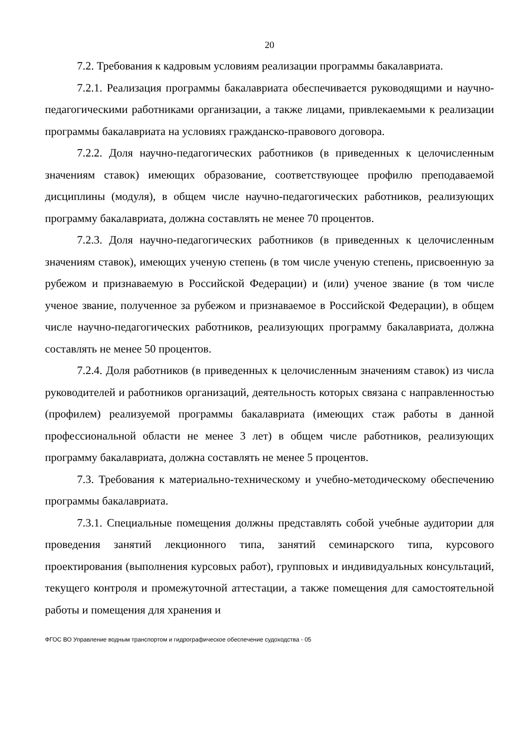20
7.2. Требования к кадровым условиям реализации программы бакалавриата.
7.2.1. Реализация программы бакалавриата обеспечивается руководящими и научно-педагогическими работниками организации, а также лицами, привлекаемыми к реализации программы бакалавриата на условиях гражданско-правового договора.
7.2.2. Доля научно-педагогических работников (в приведенных к целочисленным значениям ставок) имеющих образование, соответствующее профилю преподаваемой дисциплины (модуля), в общем числе научно-педагогических работников, реализующих программу бакалавриата, должна составлять не менее 70 процентов.
7.2.3. Доля научно-педагогических работников (в приведенных к целочисленным значениям ставок), имеющих ученую степень (в том числе ученую степень, присвоенную за рубежом и признаваемую в Российской Федерации) и (или) ученое звание (в том числе ученое звание, полученное за рубежом и признаваемое в Российской Федерации), в общем числе научно-педагогических работников, реализующих программу бакалавриата, должна составлять не менее 50 процентов.
7.2.4. Доля работников (в приведенных к целочисленным значениям ставок) из числа руководителей и работников организаций, деятельность которых связана с направленностью (профилем) реализуемой программы бакалавриата (имеющих стаж работы в данной профессиональной области не менее 3 лет) в общем числе работников, реализующих программу бакалавриата, должна составлять не менее 5 процентов.
7.3. Требования к материально-техническому и учебно-методическому обеспечению программы бакалавриата.
7.3.1. Специальные помещения должны представлять собой учебные аудитории для проведения занятий лекционного типа, занятий семинарского типа, курсового проектирования (выполнения курсовых работ), групповых и индивидуальных консультаций, текущего контроля и промежуточной аттестации, а также помещения для самостоятельной работы и помещения для хранения и
ФГОС ВО Управление водным транспортом и гидрографическое обеспечение судоходства - 05